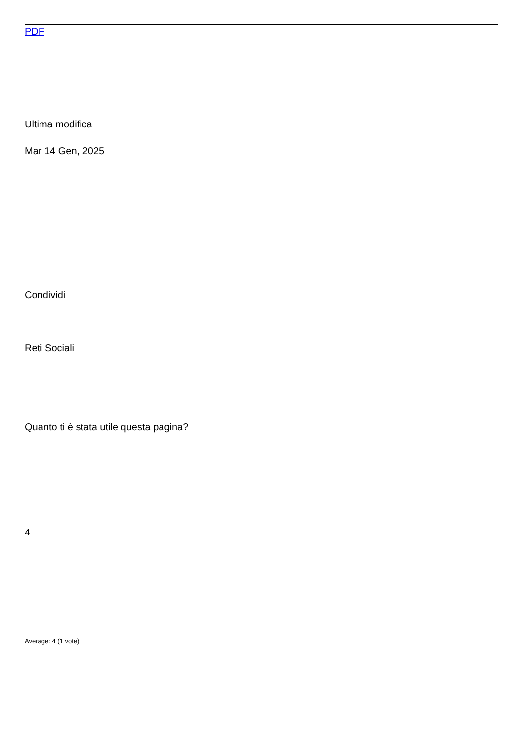PDF
Ultima modifica
Mar 14 Gen, 2025
Condividi
Reti Sociali
Quanto ti è stata utile questa pagina?
4
Average: 4 (1 vote)